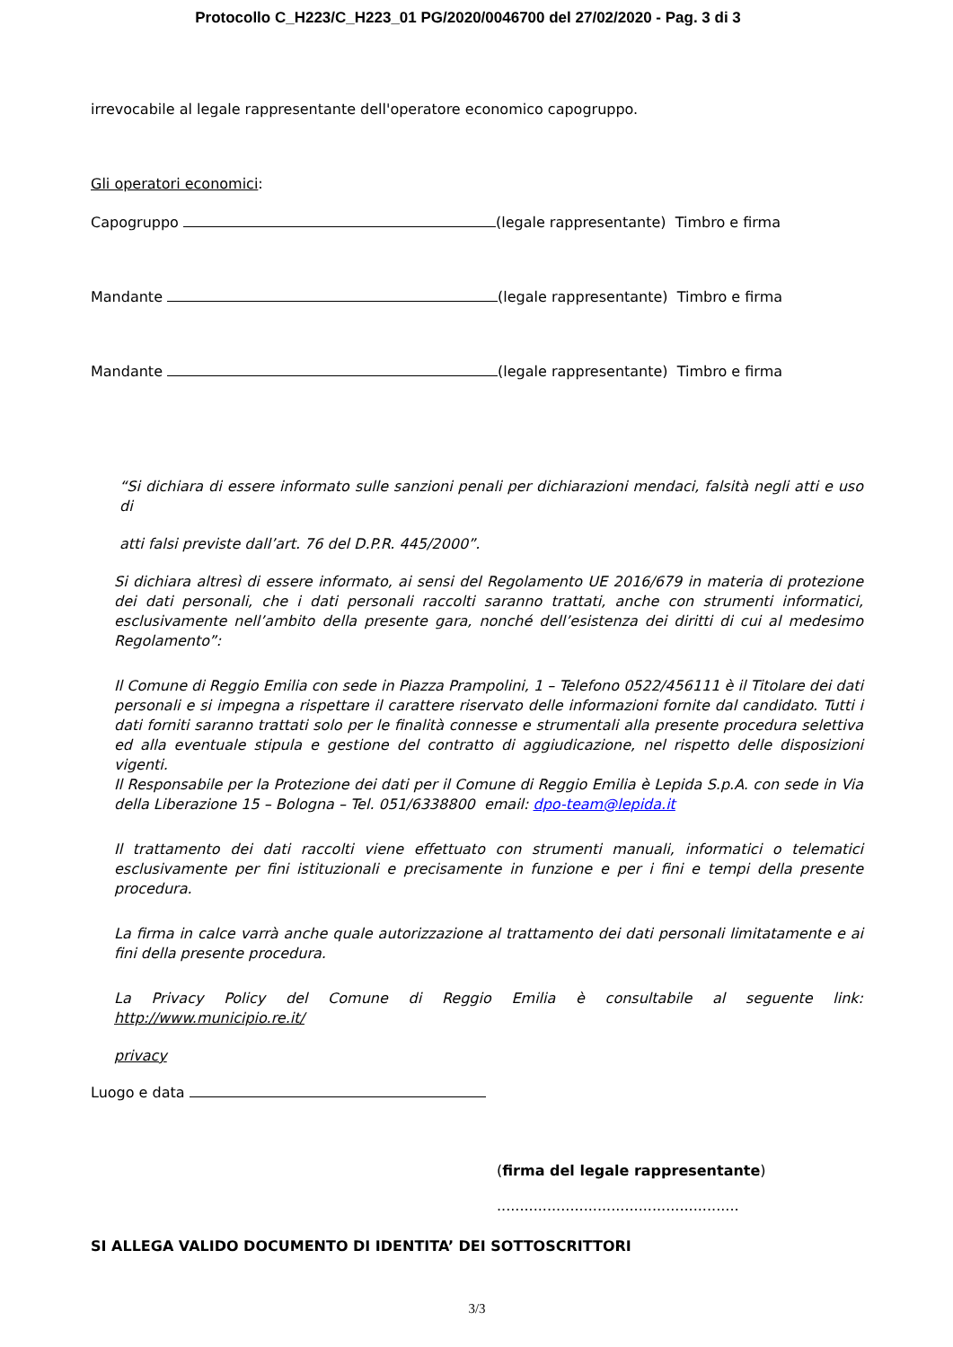Protocollo C_H223/C_H223_01 PG/2020/0046700 del 27/02/2020 - Pag. 3 di 3
irrevocabile al legale rappresentante dell'operatore economico capogruppo.
Gli operatori economici:
Capogruppo (legale rappresentante) Timbro e firma
Mandante (legale rappresentante) Timbro e firma
Mandante (legale rappresentante) Timbro e firma
“Si dichiara di essere informato sulle sanzioni penali per dichiarazioni mendaci, falsità negli atti e uso di
atti falsi previste dall’art. 76 del D.P.R. 445/2000”.
Si dichiara altresì di essere informato, ai sensi del Regolamento UE 2016/679 in materia di protezione dei dati personali, che i dati personali raccolti saranno trattati, anche con strumenti informatici, esclusivamente nell’ambito della presente gara, nonché dell’esistenza dei diritti di cui al medesimo Regolamento”:
Il Comune di Reggio Emilia con sede in Piazza Prampolini, 1 – Telefono 0522/456111 è il Titolare dei dati personali e si impegna a rispettare il carattere riservato delle informazioni fornite dal candidato. Tutti i dati forniti saranno trattati solo per le finalità connesse e strumentali alla presente procedura selettiva ed alla eventuale stipula e gestione del contratto di aggiudicazione, nel rispetto delle disposizioni vigenti.
Il Responsabile per la Protezione dei dati per il Comune di Reggio Emilia è Lepida S.p.A. con sede in Via della Liberazione 15 – Bologna – Tel. 051/6338800 email: dpo-team@lepida.it
Il trattamento dei dati raccolti viene effettuato con strumenti manuali, informatici o telematici esclusivamente per fini istituzionali e precisamente in funzione e per i fini e tempi della presente procedura.
La firma in calce varrà anche quale autorizzazione al trattamento dei dati personali limitatamente e ai fini della presente procedura.
La Privacy Policy del Comune di Reggio Emilia è consultabile al seguente link: http://www.municipio.re.it/
privacy
Luogo e data
(firma del legale rappresentante)
.....................................................
SI ALLEGA VALIDO DOCUMENTO DI IDENTITA’ DEI SOTTOSCRITTORI
3/3